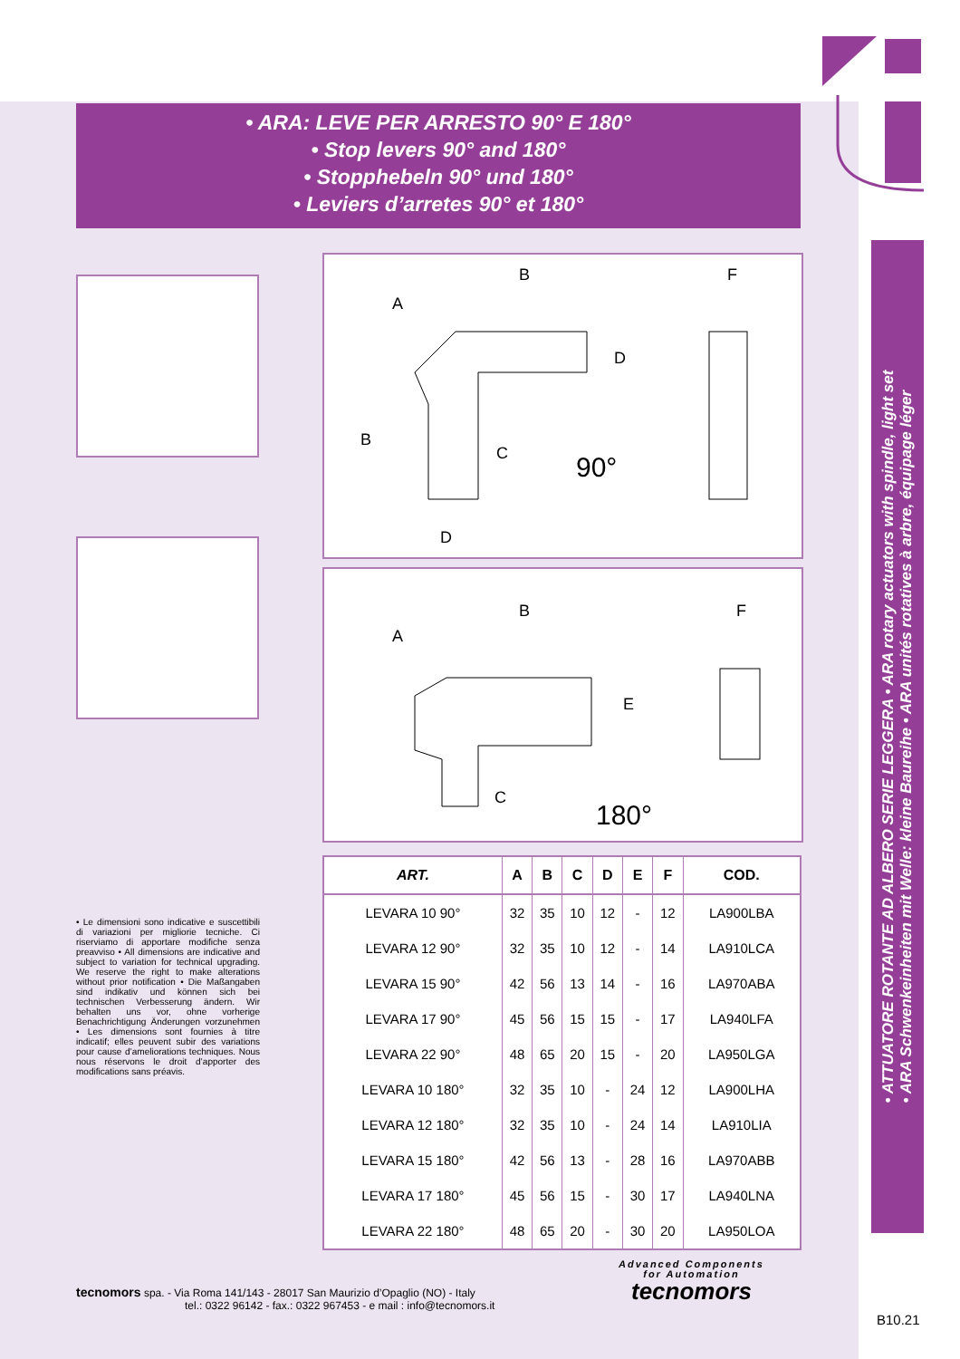• ARA: LEVE PER ARRESTO 90° E 180°
• Stop levers 90° and 180°
• Stopphebeln 90° und 180°
• Leviers d’arretes 90° et 180°
B
F
A
C
90°
B
D
D
B
F
A
C
E
180°
• Le dimensioni sono indicative e suscettibili di variazioni per migliorie tecniche. Ci riserviamo di apportare modifiche senza preavviso • All dimensions are indicative and subject to variation for technical upgrading. We reserve the right to make alterations without prior notification • Die Maßangaben sind indikativ und können sich bei technischen Verbesserung ändern. Wir behalten uns vor, ohne vorherige Benachrichtigung Änderungen vorzunehmen • Les dimensions sont fournies à titre indicatif; elles peuvent subir des variations pour cause d’ameliorations techniques. Nous nous réservons le droit d’apporter des modifications sans préavis.
| ART. | A | B | C | D | E | F | COD. |
| --- | --- | --- | --- | --- | --- | --- | --- |
| LEVARA 10 90° | 32 | 35 | 10 | 12 | - | 12 | LA900LBA |
| LEVARA 12 90° | 32 | 35 | 10 | 12 | - | 14 | LA910LCA |
| LEVARA 15 90° | 42 | 56 | 13 | 14 | - | 16 | LA970ABA |
| LEVARA 17 90° | 45 | 56 | 15 | 15 | - | 17 | LA940LFA |
| LEVARA 22 90° | 48 | 65 | 20 | 15 | - | 20 | LA950LGA |
| LEVARA 10 180° | 32 | 35 | 10 | - | 24 | 12 | LA900LHA |
| LEVARA 12 180° | 32 | 35 | 10 | - | 24 | 14 | LA910LIA |
| LEVARA 15 180° | 42 | 56 | 13 | - | 28 | 16 | LA970ABB |
| LEVARA 17 180° | 45 | 56 | 15 | - | 30 | 17 | LA940LNA |
| LEVARA 22 180° | 48 | 65 | 20 | - | 30 | 20 | LA950LOA |
• ATTUATORE ROTANTE AD ALBERO SERIE LEGGERA • ARA rotary actuators with spindle, light set
• ARA Schwenkeinheiten mit Welle: kleine Baureihe • ARA unités rotatives à arbre, équipage léger
Advanced Components
for Automation
tecnomors
tecnomors spa. - Via Roma 141/143 - 28017 San Maurizio d’Opaglio (NO) - Italy
tel.: 0322 96142 - fax.: 0322 967453 - e mail : info@tecnomors.it
B10.21